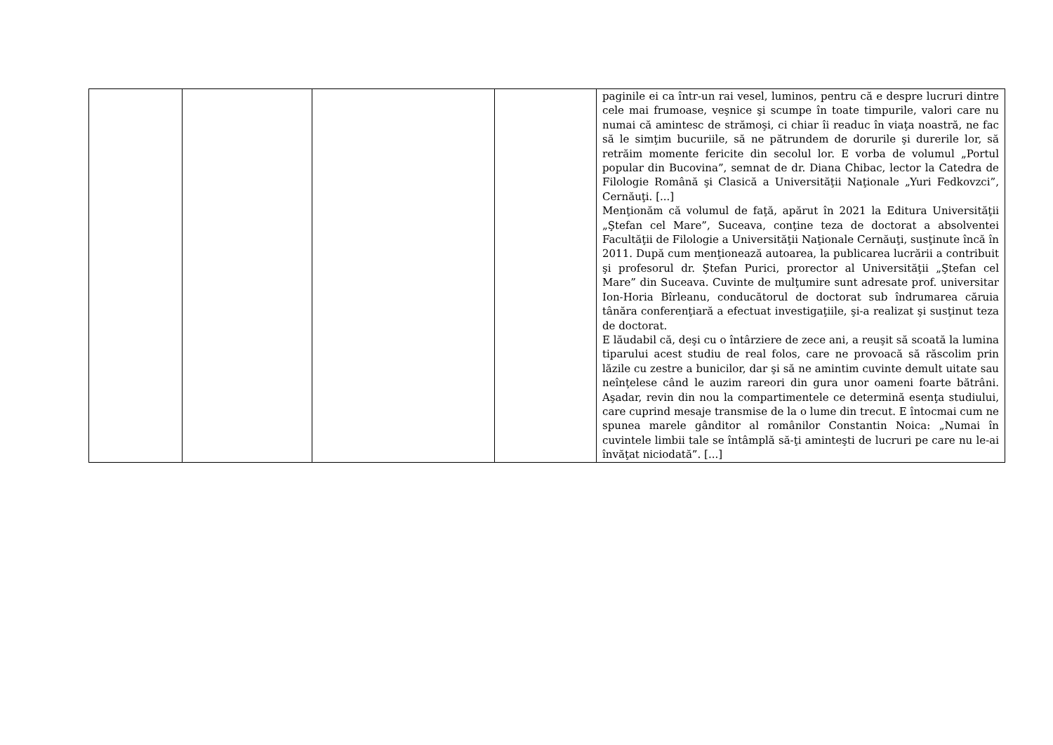| | | | | paginile ei ca într-un rai vesel, luminos, pentru că e despre lucruri dintre cele mai frumoase, veşnice şi scumpe în toate timpurile, valori care nu numai că amintesc de strămoşi, ci chiar îi readuc în viaţa noastră, ne fac să le simţim bucuriile, să ne pătrundem de dorurile şi durerile lor, să retrăim momente fericite din secolul lor. E vorba de volumul „Portul popular din Bucovina”, semnat de dr. Diana Chibac, lector la Catedra de Filologie Română şi Clasică a Universităţii Naţionale „Yuri Fedkovzci”, Cernăuţi. [...] Menţionăm că volumul de faţă, apărut în 2021 la Editura Universităţii „Ştefan cel Mare”, Suceava, conţine teza de doctorat a absolventei Facultăţii de Filologie a Universităţii Naţionale Cernăuţi, susţinute încă în 2011. După cum menţionează autoarea, la publicarea lucrării a contribuit şi profesorul dr. Ştefan Purici, prorector al Universităţii „Ştefan cel Mare” din Suceava. Cuvinte de mulţumire sunt adresate prof. universitar Ion-Horia Bîrleanu, conducătorul de doctorat sub îndrumarea căruia tânăra conferenţiară a efectuat investigaţiile, şi-a realizat şi susţinut teza de doctorat. E lăudabil că, deşi cu o întârziere de zece ani, a reuşit să scoată la lumina tiparului acest studiu de real folos, care ne provoacă să răscolim prin lăzile cu zestre a bunicilor, dar şi să ne amintim cuvinte demult uitate sau neînţelese când le auzim rareori din gura unor oameni foarte bătrâni. Aşadar, revin din nou la compartimentele ce determină esenţa studiului, care cuprind mesaje transmise de la o lume din trecut. E întocmai cum ne spunea marele gânditor al românilor Constantin Noica: „Numai în cuvintele limbii tale se întâmplă să-ţi aminteşti de lucruri pe care nu le-ai învăţat niciodată”. [...] |